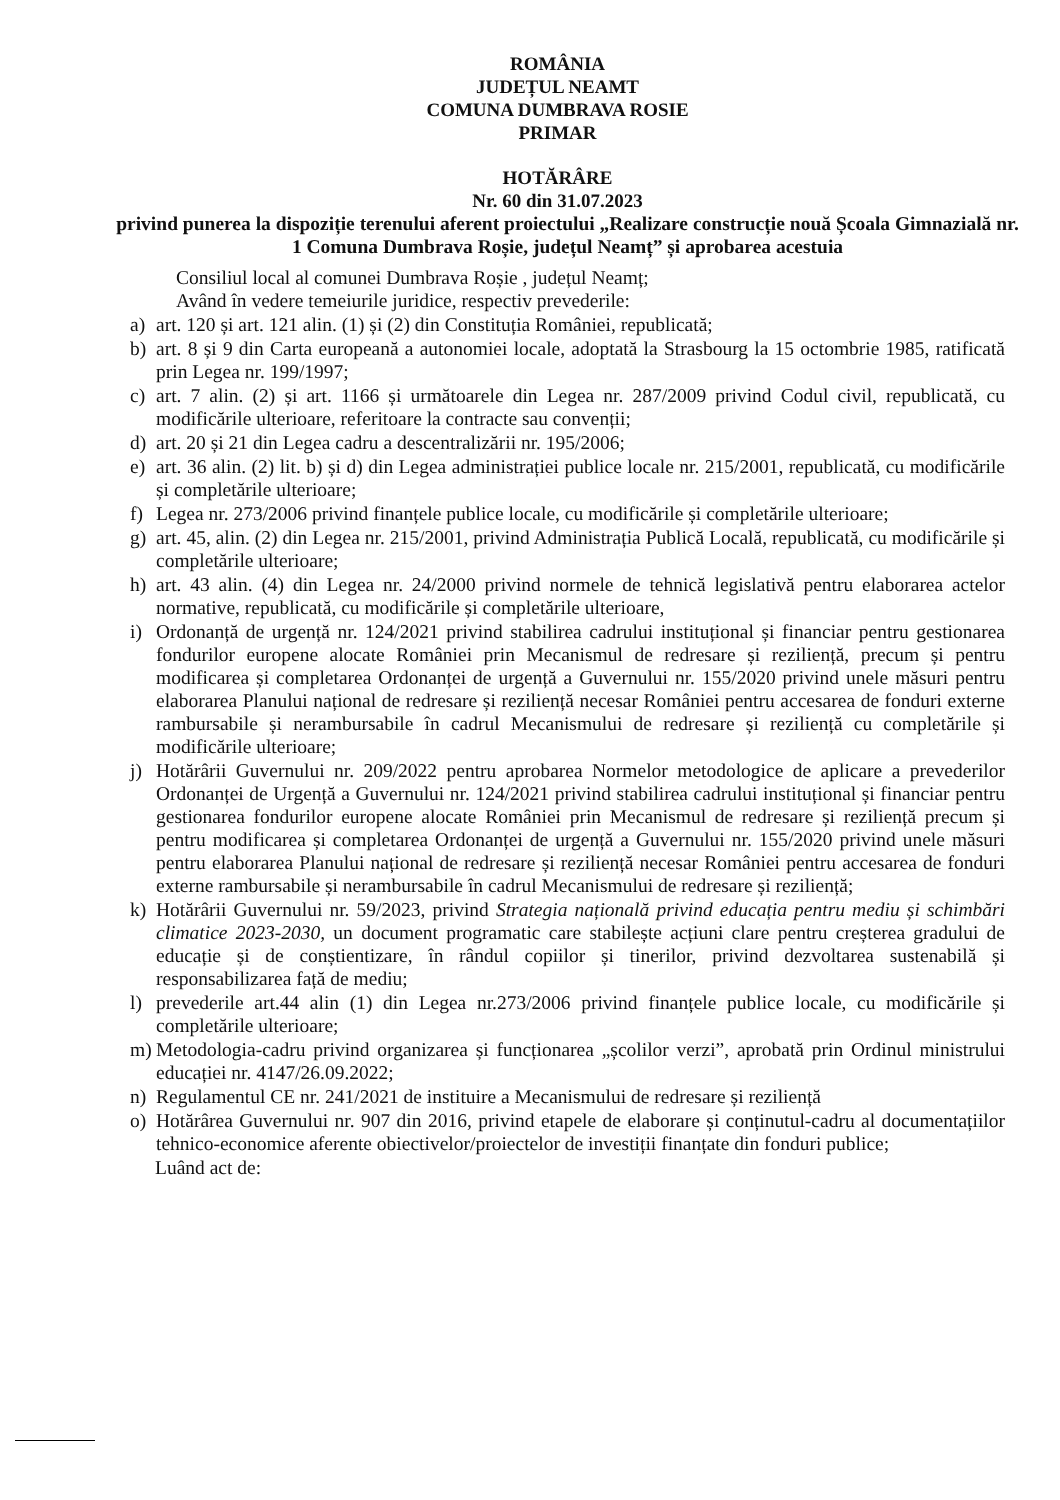ROMÂNIA
JUDEȚUL NEAMT
COMUNA DUMBRAVA ROSIE
PRIMAR
HOTĂRÂRE
Nr. 60 din 31.07.2023
privind punerea la dispoziție terenului aferent proiectului „Realizare construcție nouă Școala Gimnazială nr. 1 Comuna Dumbrava Roșie, județul Neamț” și aprobarea acestuia
Consiliul local al comunei Dumbrava Roșie , județul Neamț;
Având în vedere temeiurile juridice, respectiv prevederile:
a) art. 120 și art. 121 alin. (1) și (2) din Constituția României, republicată;
b) art. 8 și 9 din Carta europeană a autonomiei locale, adoptată la Strasbourg la 15 octombrie 1985, ratificată prin Legea nr. 199/1997;
c) art. 7 alin. (2) și art. 1166 și următoarele din Legea nr. 287/2009 privind Codul civil, republicată, cu modificările ulterioare, referitoare la contracte sau convenții;
d) art. 20 și 21 din Legea cadru a descentralizării nr. 195/2006;
e) art. 36 alin. (2) lit. b) și d) din Legea administrației publice locale nr. 215/2001, republicată, cu modificările și completările ulterioare;
f) Legea nr. 273/2006 privind finanțele publice locale, cu modificările și completările ulterioare;
g) art. 45, alin. (2) din Legea nr. 215/2001, privind Administrația Publică Locală, republicată, cu modificările și completările ulterioare;
h) art. 43 alin. (4) din Legea nr. 24/2000 privind normele de tehnică legislativă pentru elaborarea actelor normative, republicată, cu modificările și completările ulterioare,
i) Ordonanță de urgență nr. 124/2021 privind stabilirea cadrului instituțional și financiar pentru gestionarea fondurilor europene alocate României prin Mecanismul de redresare și reziliență, precum și pentru modificarea și completarea Ordonanței de urgență a Guvernului nr. 155/2020 privind unele măsuri pentru elaborarea Planului național de redresare și reziliență necesar României pentru accesarea de fonduri externe rambursabile și nerambursabile în cadrul Mecanismului de redresare și reziliență cu completările și modificările ulterioare;
j) Hotărârii Guvernului nr. 209/2022 pentru aprobarea Normelor metodologice de aplicare a prevederilor Ordonanței de Urgență a Guvernului nr. 124/2021 privind stabilirea cadrului instituțional și financiar pentru gestionarea fondurilor europene alocate României prin Mecanismul de redresare și reziliență precum și pentru modificarea și completarea Ordonanței de urgență a Guvernului nr. 155/2020 privind unele măsuri pentru elaborarea Planului național de redresare și reziliență necesar României pentru accesarea de fonduri externe rambursabile și nerambursabile în cadrul Mecanismului de redresare și reziliență;
k) Hotărârii Guvernului nr. 59/2023, privind Strategia națională privind educația pentru mediu și schimbări climatice 2023-2030, un document programatic care stabilește acțiuni clare pentru creșterea gradului de educație și de conștientizare, în rândul copiilor și tinerilor, privind dezvoltarea sustenabilă și responsabilizarea față de mediu;
l) prevederile art.44 alin (1) din Legea nr.273/2006 privind finanțele publice locale, cu modificările și completările ulterioare;
m) Metodologia-cadru privind organizarea și funcționarea „școlilor verzi”, aprobată prin Ordinul ministrului educației nr. 4147/26.09.2022;
n) Regulamentul CE nr. 241/2021 de instituire a Mecanismului de redresare și reziliență
o) Hotărârea Guvernului nr. 907 din 2016, privind etapele de elaborare și conținutul-cadru al documentațiilor tehnico-economice aferente obiectivelor/proiectelor de investiții finanțate din fonduri publice;
Luând act de: